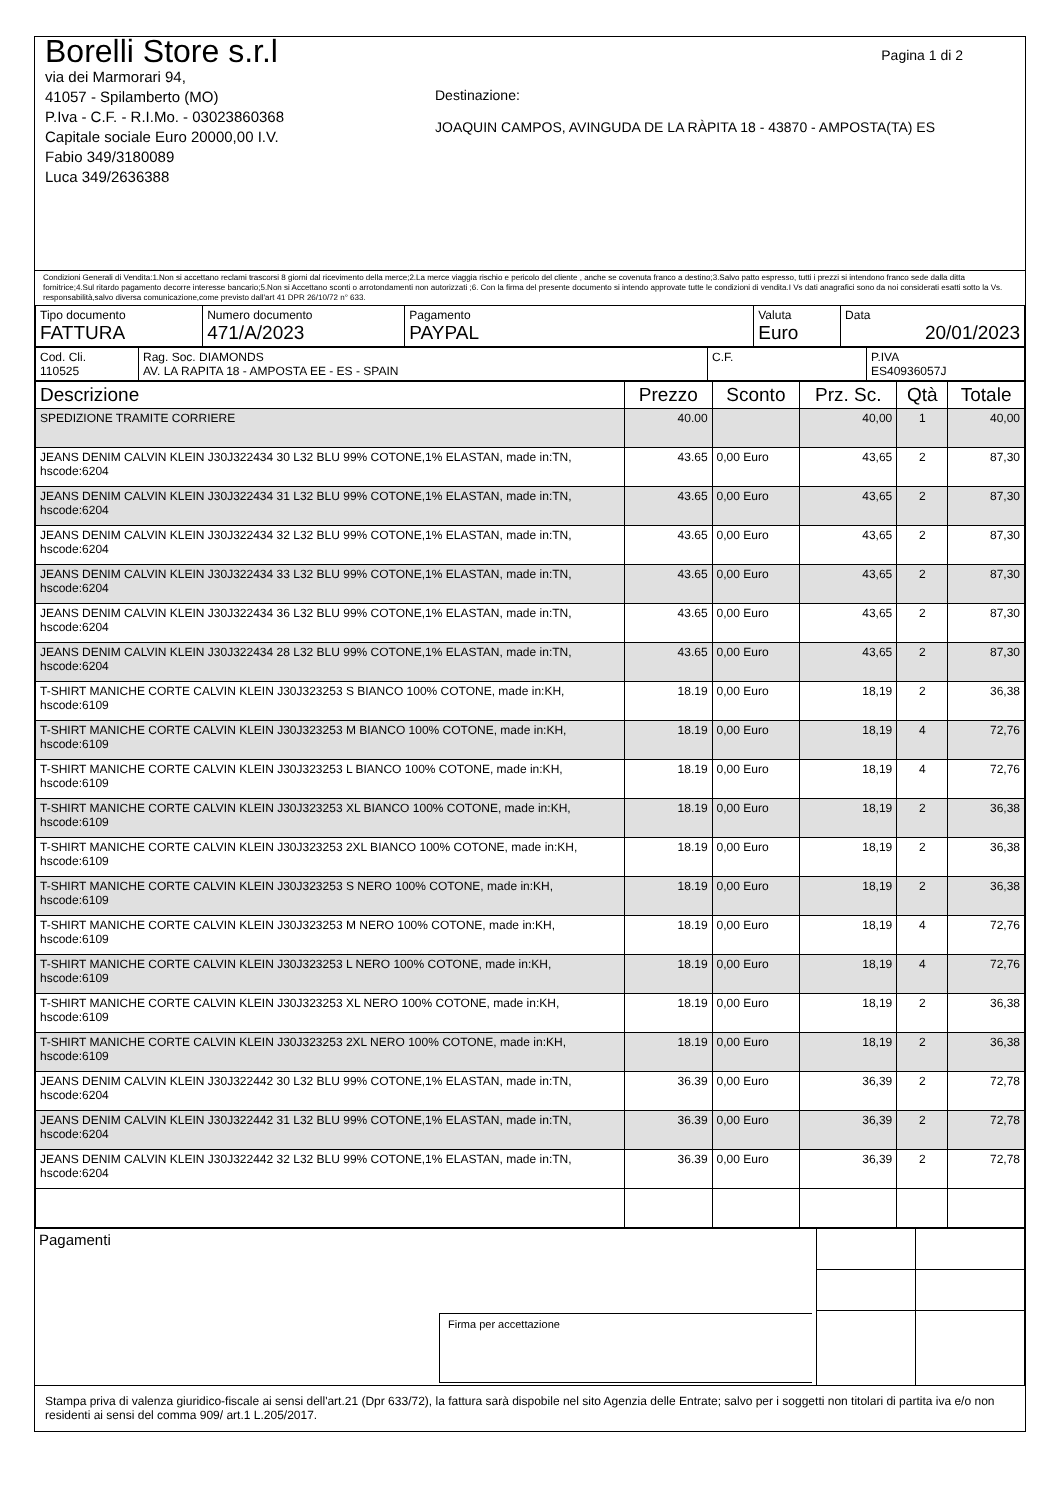Pagina 1 di 2
Borelli Store s.r.l
via dei Marmorari 94,
41057 - Spilamberto (MO)
P.Iva - C.F. - R.I.Mo. - 03023860368
Capitale sociale Euro 20000,00 I.V.
Fabio 349/3180089
Luca 349/2636388
Destinazione:
JOAQUIN CAMPOS, AVINGUDA DE LA RÀPITA 18 - 43870 - AMPOSTA(TA) ES
Condizioni Generali di Vendita:1.Non si accettano reclami trascorsi 8 giorni dal ricevimento della merce;2.La merce viaggia rischio e pericolo del cliente , anche se covenuta franco a destino;3.Salvo patto espresso, tutti i prezzi si intendono franco sede dalla ditta fornitrice;4.Sul ritardo pagamento decorre interesse bancario;5.Non si Accettano sconti o arrotondamenti non autorizzati ;6. Con la firma del presente documento si intendo approvate tutte le condizioni di vendita.I Vs dati anagrafici sono da noi considerati esatti sotto la Vs. responsabilità,salvo diversa comunicazione,come previsto dall'art 41 DPR 26/10/72 n° 633.
| Tipo documento FATTURA | Numero documento 471/A/2023 | Pagamento PAYPAL | Valuta Euro | Data 20/01/2023 |
| Cod. Cli. 110525 | Rag. Soc. DIAMONDS AV. LA RAPITA 18 - AMPOSTA EE - ES - SPAIN | C.F. | P.IVA ES40936057J |
| Descrizione | Prezzo | Sconto | Prz. Sc. | Qtà | Totale |
| --- | --- | --- | --- | --- | --- |
| SPEDIZIONE TRAMITE CORRIERE | 40.00 | | 40,00 | 1 | 40,00 |
| JEANS DENIM CALVIN KLEIN J30J322434 30 L32 BLU 99% COTONE,1% ELASTAN, made in:TN, hscode:6204 | 43.65 | 0,00 Euro | 43,65 | 2 | 87,30 |
| JEANS DENIM CALVIN KLEIN J30J322434 31 L32 BLU 99% COTONE,1% ELASTAN, made in:TN, hscode:6204 | 43.65 | 0,00 Euro | 43,65 | 2 | 87,30 |
| JEANS DENIM CALVIN KLEIN J30J322434 32 L32 BLU 99% COTONE,1% ELASTAN, made in:TN, hscode:6204 | 43.65 | 0,00 Euro | 43,65 | 2 | 87,30 |
| JEANS DENIM CALVIN KLEIN J30J322434 33 L32 BLU 99% COTONE,1% ELASTAN, made in:TN, hscode:6204 | 43.65 | 0,00 Euro | 43,65 | 2 | 87,30 |
| JEANS DENIM CALVIN KLEIN J30J322434 36 L32 BLU 99% COTONE,1% ELASTAN, made in:TN, hscode:6204 | 43.65 | 0,00 Euro | 43,65 | 2 | 87,30 |
| JEANS DENIM CALVIN KLEIN J30J322434 28 L32 BLU 99% COTONE,1% ELASTAN, made in:TN, hscode:6204 | 43.65 | 0,00 Euro | 43,65 | 2 | 87,30 |
| T-SHIRT MANICHE CORTE CALVIN KLEIN J30J323253 S BIANCO 100% COTONE, made in:KH, hscode:6109 | 18.19 | 0,00 Euro | 18,19 | 2 | 36,38 |
| T-SHIRT MANICHE CORTE CALVIN KLEIN J30J323253 M BIANCO 100% COTONE, made in:KH, hscode:6109 | 18.19 | 0,00 Euro | 18,19 | 4 | 72,76 |
| T-SHIRT MANICHE CORTE CALVIN KLEIN J30J323253 L BIANCO 100% COTONE, made in:KH, hscode:6109 | 18.19 | 0,00 Euro | 18,19 | 4 | 72,76 |
| T-SHIRT MANICHE CORTE CALVIN KLEIN J30J323253 XL BIANCO 100% COTONE, made in:KH, hscode:6109 | 18.19 | 0,00 Euro | 18,19 | 2 | 36,38 |
| T-SHIRT MANICHE CORTE CALVIN KLEIN J30J323253 2XL BIANCO 100% COTONE, made in:KH, hscode:6109 | 18.19 | 0,00 Euro | 18,19 | 2 | 36,38 |
| T-SHIRT MANICHE CORTE CALVIN KLEIN J30J323253 S NERO 100% COTONE, made in:KH, hscode:6109 | 18.19 | 0,00 Euro | 18,19 | 2 | 36,38 |
| T-SHIRT MANICHE CORTE CALVIN KLEIN J30J323253 M NERO 100% COTONE, made in:KH, hscode:6109 | 18.19 | 0,00 Euro | 18,19 | 4 | 72,76 |
| T-SHIRT MANICHE CORTE CALVIN KLEIN J30J323253 L NERO 100% COTONE, made in:KH, hscode:6109 | 18.19 | 0,00 Euro | 18,19 | 4 | 72,76 |
| T-SHIRT MANICHE CORTE CALVIN KLEIN J30J323253 XL NERO 100% COTONE, made in:KH, hscode:6109 | 18.19 | 0,00 Euro | 18,19 | 2 | 36,38 |
| T-SHIRT MANICHE CORTE CALVIN KLEIN J30J323253 2XL NERO 100% COTONE, made in:KH, hscode:6109 | 18.19 | 0,00 Euro | 18,19 | 2 | 36,38 |
| JEANS DENIM CALVIN KLEIN J30J322442 30 L32 BLU 99% COTONE,1% ELASTAN, made in:TN, hscode:6204 | 36.39 | 0,00 Euro | 36,39 | 2 | 72,78 |
| JEANS DENIM CALVIN KLEIN J30J322442 31 L32 BLU 99% COTONE,1% ELASTAN, made in:TN, hscode:6204 | 36.39 | 0,00 Euro | 36,39 | 2 | 72,78 |
| JEANS DENIM CALVIN KLEIN J30J322442 32 L32 BLU 99% COTONE,1% ELASTAN, made in:TN, hscode:6204 | 36.39 | 0,00 Euro | 36,39 | 2 | 72,78 |
| Pagamenti Firma per accettazione | | |
Stampa priva di valenza giuridico-fiscale ai sensi dell'art.21 (Dpr 633/72), la fattura sarà dispobile nel sito Agenzia delle Entrate; salvo per i soggetti non titolari di partita iva e/o non residenti ai sensi del comma 909/ art.1 L.205/2017.